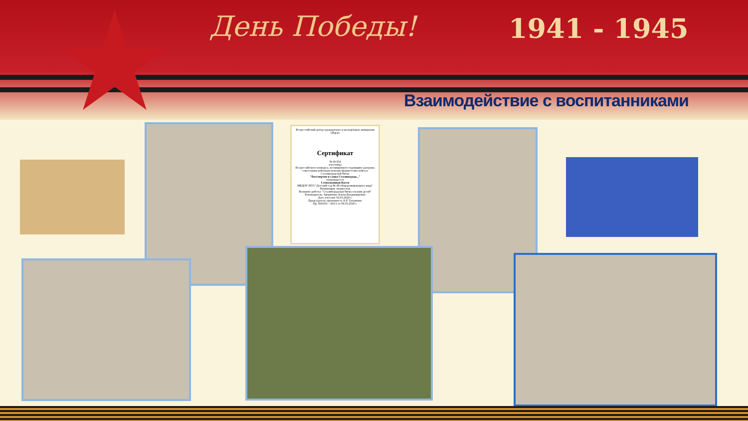День Победы! 1941 - 1945
Взаимодействие с воспитанниками
Всероссийский центр гражданских и молодёжных инициатив «Идея»
Сертификат
№ И-354
участника
Всероссийского конкурса, посвящённого годовщине разгрома советскими войсками немецко-фашистских войск в Сталинградской битве
"Бессмертие и слава Сталинграда..."
награждается
Стекольников Костя
МБДОУ ПГО "Детский сад № 49 общеразвивающего вида"
Номинация: творческая
Название работы: "Сталинградская битва глазами детей"
Руководитель: Аверкиева Алена Владимировна
Дата участия: 02.03.2020 г.
Председатель оргкомитета А.Р. Татьянина
Пр. №03/01 - 565/1 от 06.03.2020 г.